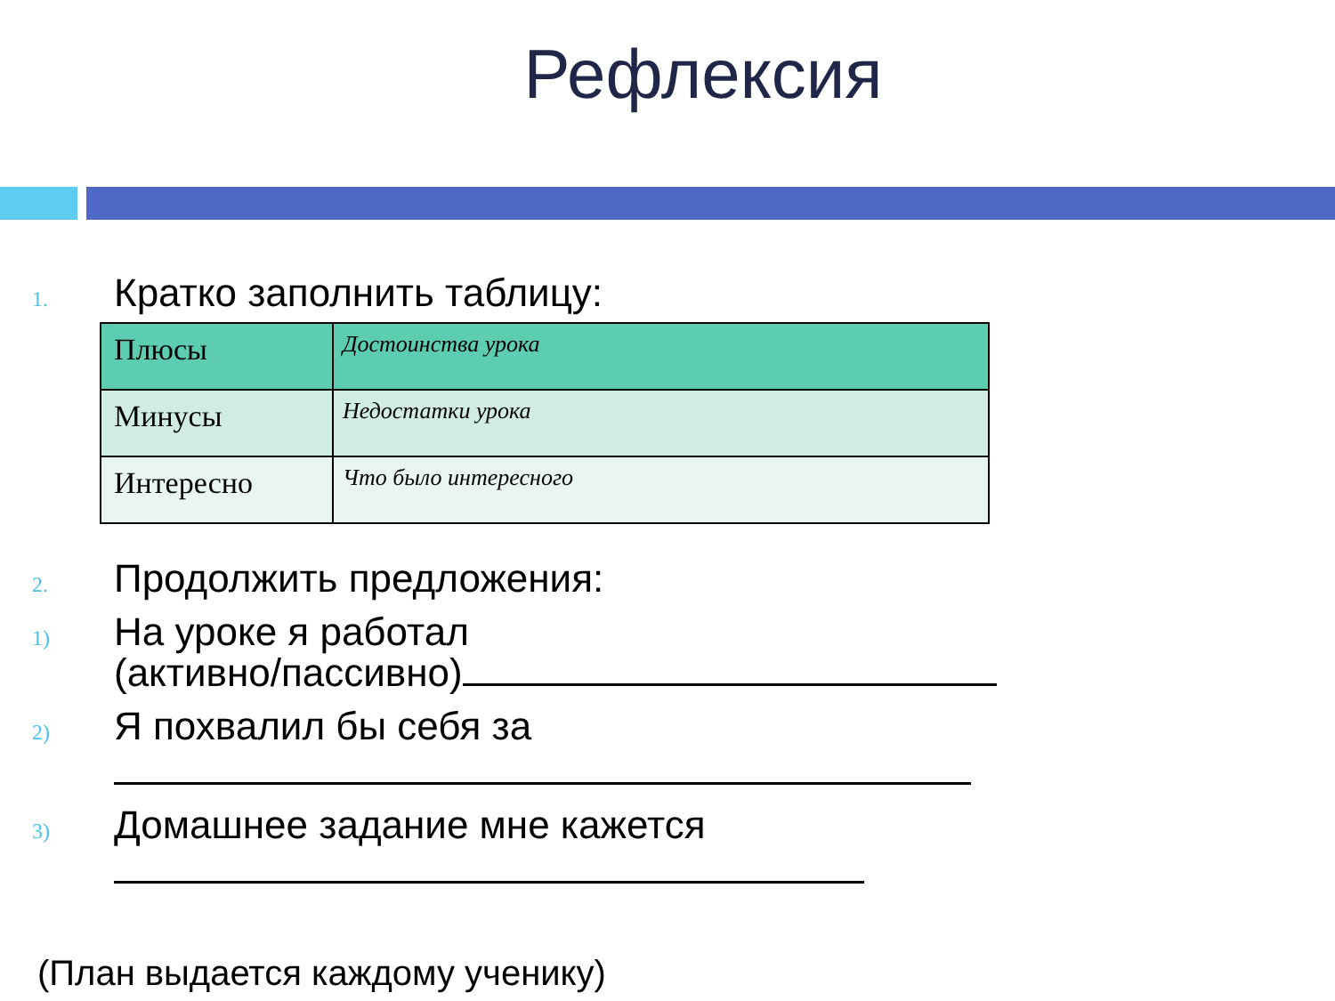Рефлексия
1.
Кратко заполнить таблицу:
| Плюсы | Достоинства урока |
| Минусы | Недостатки урока |
| Интересно | Что было интересного |
2.
Продолжить предложения:
1)
На уроке я работал
(активно/пассивно)
2)
Я похвалил бы себя за
3)
Домашнее задание мне кажется
(План выдается каждому ученику)